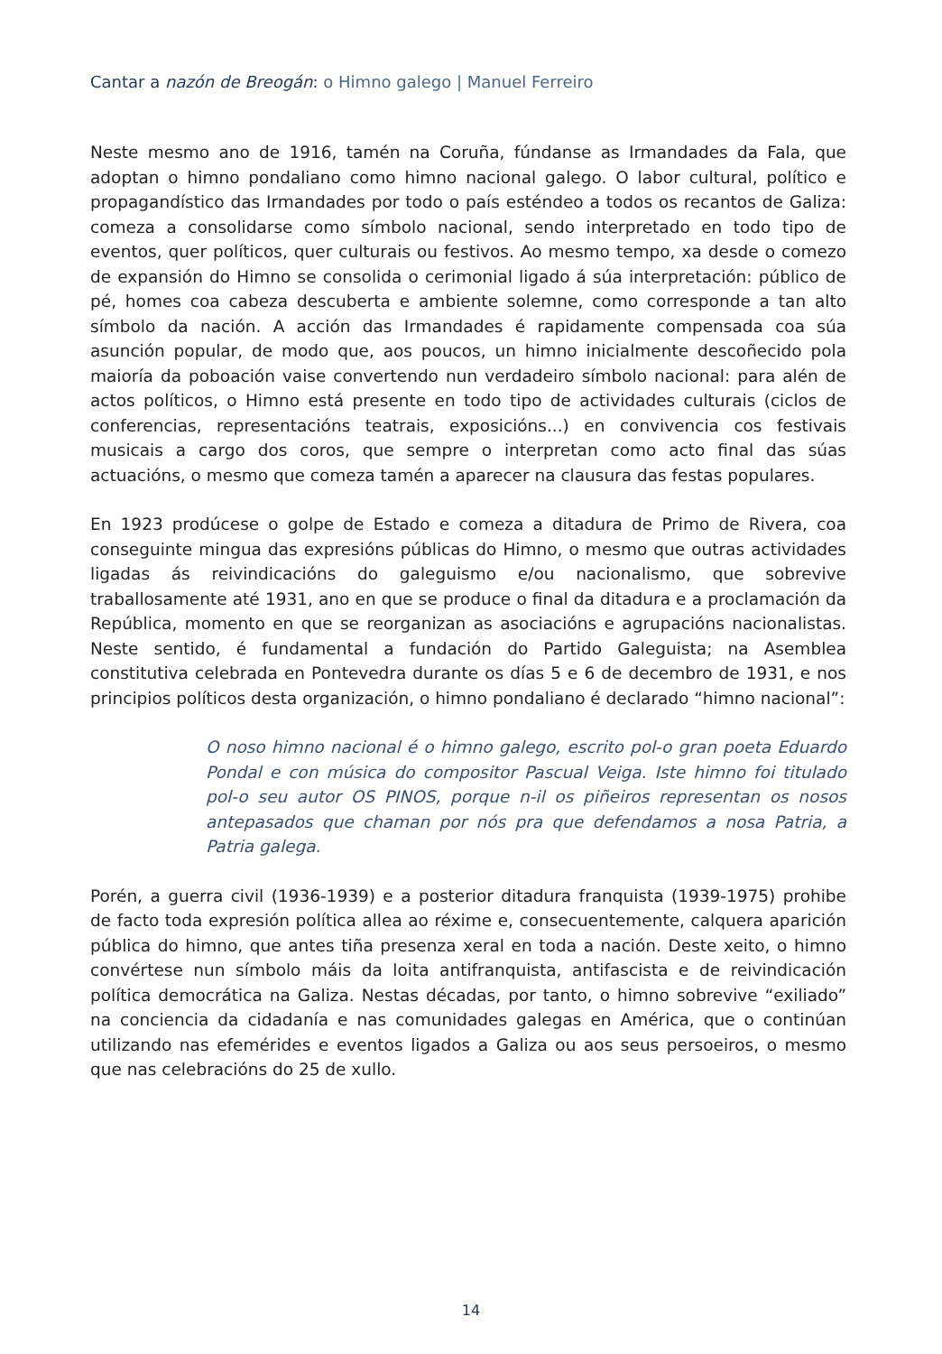Cantar a nazón de Breogán: o Himno galego | Manuel Ferreiro
Neste mesmo ano de 1916, tamén na Coruña, fúndanse as Irmandades da Fala, que adoptan o himno pondaliano como himno nacional galego. O labor cultural, político e propagandístico das Irmandades por todo o país esténdeo a todos os recantos de Galiza: comeza a consolidarse como símbolo nacional, sendo interpretado en todo tipo de eventos, quer políticos, quer culturais ou festivos. Ao mesmo tempo, xa desde o comezo de expansión do Himno se consolida o cerimonial ligado á súa interpretación: público de pé, homes coa cabeza descuberta e ambiente solemne, como corresponde a tan alto símbolo da nación. A acción das Irmandades é rapidamente compensada coa súa asunción popular, de modo que, aos poucos, un himno inicialmente descoñecido pola maioría da poboación vaise convertendo nun verdadeiro símbolo nacional: para alén de actos políticos, o Himno está presente en todo tipo de actividades culturais (ciclos de conferencias, representacións teatrais, exposicións...) en convivencia cos festivais musicais a cargo dos coros, que sempre o interpretan como acto final das súas actuacións, o mesmo que comeza tamén a aparecer na clausura das festas populares.
En 1923 prodúcese o golpe de Estado e comeza a ditadura de Primo de Rivera, coa conseguinte mingua das expresións públicas do Himno, o mesmo que outras actividades ligadas ás reivindicacións do galeguismo e/ou nacionalismo, que sobrevive traballosamente até 1931, ano en que se produce o final da ditadura e a proclamación da República, momento en que se reorganizan as asociacións e agrupacións nacionalistas. Neste sentido, é fundamental a fundación do Partido Galeguista; na Asemblea constitutiva celebrada en Pontevedra durante os días 5 e 6 de decembro de 1931, e nos principios políticos desta organización, o himno pondaliano é declarado “himno nacional”:
O noso himno nacional é o himno galego, escrito pol-o gran poeta Eduardo Pondal e con música do compositor Pascual Veiga. Iste himno foi titulado pol-o seu autor OS PINOS, porque n-il os piñeiros representan os nosos antepasados que chaman por nós pra que defendamos a nosa Patria, a Patria galega.
Porén, a guerra civil (1936-1939) e a posterior ditadura franquista (1939-1975) prohibe de facto toda expresión política allea ao réxime e, consecuentemente, calquera aparición pública do himno, que antes tiña presenza xeral en toda a nación. Deste xeito, o himno convértese nun símbolo máis da loita antifranquista, antifascista e de reivindicación política democrática na Galiza. Nestas décadas, por tanto, o himno sobrevive “exiliado” na conciencia da cidadanía e nas comunidades galegas en América, que o continúan utilizando nas efemérides e eventos ligados a Galiza ou aos seus persoeiros, o mesmo que nas celebracións do 25 de xullo.
14